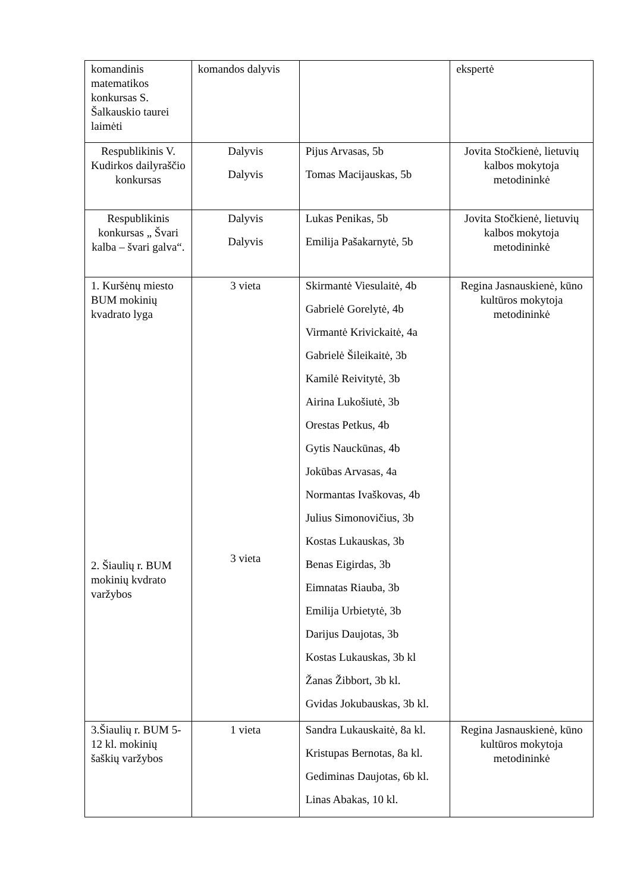| komandinis matematikos konkursas S. Šalkauskio taurei laimėti | komandos dalyvis | | ekspertė |
| Respublikinis V. Kudirkos dailyraščio konkursas | Dalyvis Dalyvis | Pijus Arvasas, 5b Tomas Macijauskas, 5b | Jovita Stočkienė, lietuvių kalbos mokytoja metodininkė |
| Respublikinis konkursas „ Švari kalba – švari galva“. | Dalyvis Dalyvis | Lukas Penikas, 5b Emilija Pašakarnytė, 5b | Jovita Stočkienė, lietuvių kalbos mokytoja metodininkė |
| 1. Kuršėnų miesto BUM mokinių kvadrato lyga 2. Šiaulių r. BUM mokinių kvdrato varžybos | 3 vieta 3 vieta | Skirmantė Viesulaitė, 4b Gabrielė Gorelytė, 4b Virmantė Krivickaitė, 4a Gabrielė Šileikaitė, 3b Kamilė Reivitytė, 3b Airina Lukošiutė, 3b Orestas Petkus, 4b Gytis Nauckūnas, 4b Jokūbas Arvasas, 4a Normantas Ivaškovas, 4b Julius Simonovičius, 3b Kostas Lukauskas, 3b Benas Eigirdas, 3b Eimnatas Riauba, 3b Emilija Urbietytė, 3b Darijus Daujotas, 3b Kostas Lukauskas, 3b kl Žanas Žibbort, 3b kl. Gvidas Jokubauskas, 3b kl. | Regina Jasnauskienė, kūno kultūros mokytoja metodininkė |
| 3.Šiaulių r. BUM 5-12 kl. mokinių šaškių varžybos | 1 vieta | Sandra Lukauskaitė, 8a kl. Kristupas Bernotas, 8a kl. Gediminas Daujotas, 6b kl. Linas Abakas, 10 kl. | Regina Jasnauskienė, kūno kultūros mokytoja metodininkė |